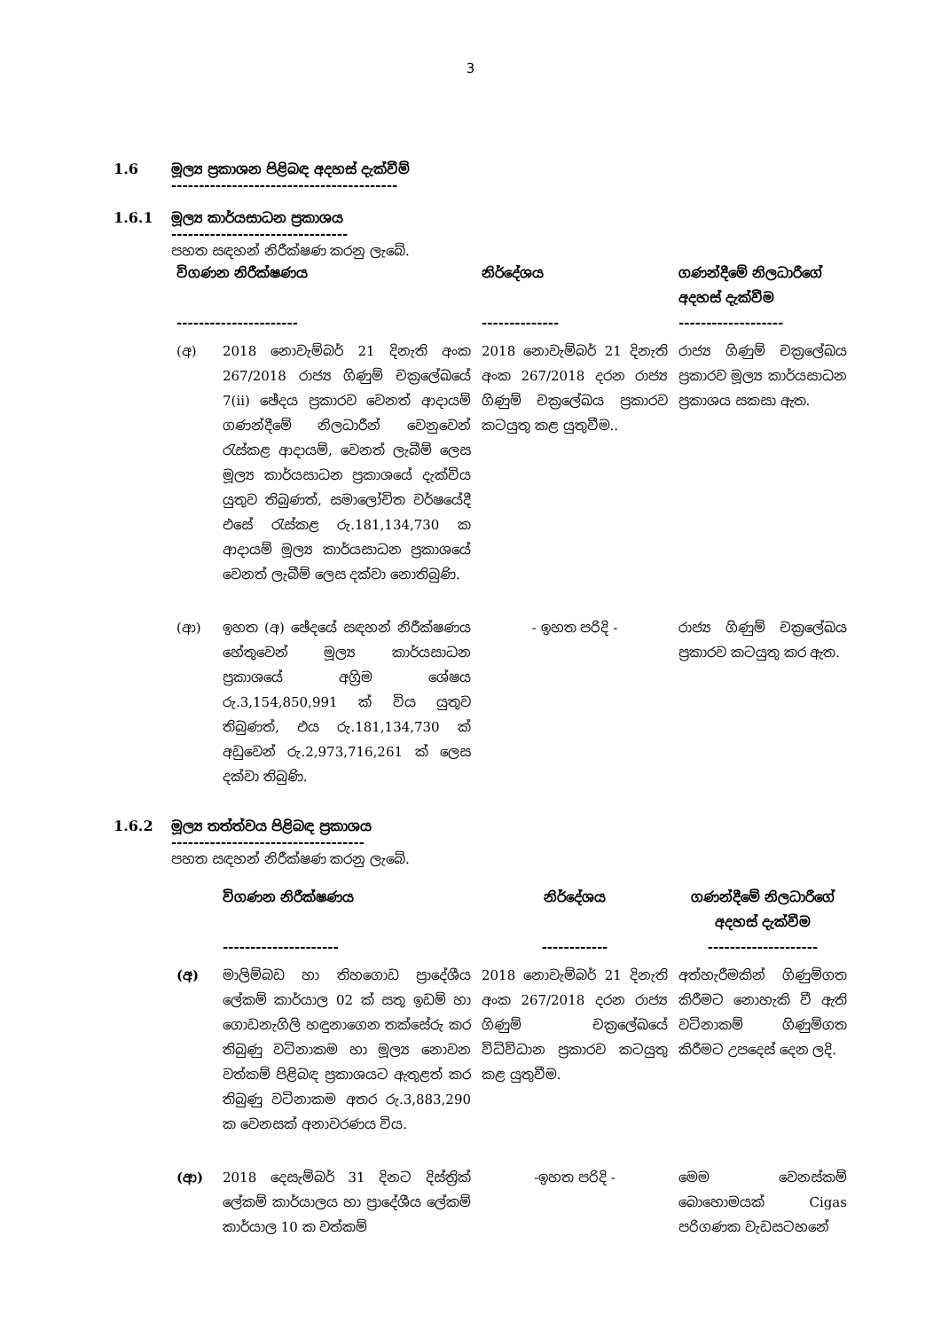3
1.6 මූල්‍ය ප්‍රකාශන පිළිබඳ අදහස් දැක්වීම්
-----------------------------------------
1.6.1 මූල්‍ය කාර්යසාධන ප්‍රකාශය
--------------------------------
පහත සඳහන් නිරීක්ෂණ කරනු ලැබේ.
| විගණන නිරීක්ෂණය ---------------------- | | නිර්දේශය -------------- | ගණන්දීමේ නිලධාරීගේ අදහස් දැක්වීම ------------------- |
| --- | --- | --- | --- |
| (අ) | 2018 නොවැම්බර් 21 දිනැති අංක 267/2018 රාජ්‍ය ගිණුම් චක්‍රලේඛයේ 7(ii) ඡේදය ප්‍රකාරව වෙනත් ආදායම් ගණන්දීමේ නිලධාරීන් වෙනුවෙන් රැස්කළ ආදායම්, වෙනත් ලැබීම් ලෙස මූල්‍ය කාර්යසාධන ප්‍රකාශයේ දැක්විය යුතුව තිබුණත්, සමාලෝචිත වර්ෂයේදී එසේ රැස්කළ රු.181,134,730 ක ආදායම් මූල්‍ය කාර්යසාධන ප්‍රකාශයේ වෙනත් ලැබීම් ලෙස දක්වා නොතිබුණි. | 2018 නොවැම්බර් 21 දිනැති අංක 267/2018 දරන රාජ්‍ය ගිණුම් චක්‍රලේඛය ප්‍රකාරව කටයුතු කළ යුතුවීම.. | රාජ්‍ය ගිණුම් චක්‍රලේඛය ප්‍රකාරව මූල්‍ය කාර්යසාධන ප්‍රකාශය සකසා ඇත. |
| (ආ) | ඉහත (අ) ඡේදයේ සඳහන් නිරීක්ෂණය හේතුවෙන් මූල්‍ය කාර්යසාධන ප්‍රකාශයේ අග්‍රිම ශේෂය රු.3,154,850,991 ක් විය යුතුව තිබුණත්, එය රු.181,134,730 ක් අඩුවෙන් රු.2,973,716,261 ක් ලෙස දක්වා තිබුණි. | - ඉහත පරිදි - | රාජ්‍ය ගිණුම් චක්‍රලේඛය ප්‍රකාරව කටයුතු කර ඇත. |
1.6.2 මූල්‍ය තත්ත්වය පිළිබඳ ප්‍රකාශය
-----------------------------------
පහත සඳහන් නිරීක්ෂණ කරනු ලැබේ.
| | විගණන නිරීක්ෂණය --------------------- | නිර්දේශය ------------ | ගණන්දීමේ නිලධාරීගේ අදහස් දැක්වීම -------------------- |
| --- | --- | --- | --- |
| (අ) | මාලිම්බඩ හා තිහගොඩ ප්‍රාදේශීය ලේකම් කාර්යාල 02 ක් සතු ඉඩම් හා ගොඩනැගිලි හඳුනාගෙන තක්සේරු කර තිබුණු වටිනාකම හා මූල්‍ය නොවන වත්කම් පිළිබඳ ප්‍රකාශයට ඇතුළත් කර තිබුණු වටිනාකම අතර රු.3,883,290 ක වෙනසක් අනාවරණය විය. | 2018 නොවැම්බර් 21 දිනැති අංක 267/2018 දරන රාජ්‍ය ගිණුම් චක්‍රලේඛයේ විධිවිධාන ප්‍රකාරව කටයුතු කළ යුතුවීම. | අත්හැරීමකින් ගිණුම්ගත කිරීමට නොහැකි වී ඇති වටිනාකම් ගිණුම්ගත කිරීමට උපදෙස් දෙන ලදි. |
| (ආ) | 2018 දෙසැම්බර් 31 දිනට දිස්ත්‍රික් ලේකම් කාර්යාලය හා ප්‍රාදේශීය ලේකම් කාර්යාල 10 ක වත්කම් | -ඉහත පරිදි - | මෙම වෙනස්කම් බොහොමයක් Cigas පරිගණක වැඩසටහනේ |